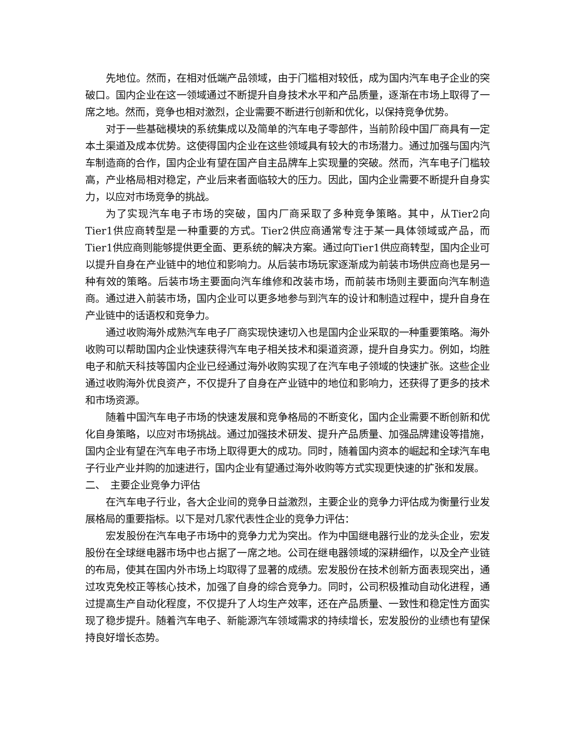先地位。然而，在相对低端产品领域，由于门槛相对较低，成为国内汽车电子企业的突破口。国内企业在这一领域通过不断提升自身技术水平和产品质量，逐渐在市场上取得了一席之地。然而，竞争也相对激烈，企业需要不断进行创新和优化，以保持竞争优势。
对于一些基础模块的系统集成以及简单的汽车电子零部件，当前阶段中国厂商具有一定本土渠道及成本优势。这使得国内企业在这些领域具有较大的市场潜力。通过加强与国内汽车制造商的合作，国内企业有望在国产自主品牌车上实现量的突破。然而，汽车电子门槛较高，产业格局相对稳定，产业后来者面临较大的压力。因此，国内企业需要不断提升自身实力，以应对市场竞争的挑战。
为了实现汽车电子市场的突破，国内厂商采取了多种竞争策略。其中，从Tier2向Tier1供应商转型是一种重要的方式。Tier2供应商通常专注于某一具体领域或产品，而Tier1供应商则能够提供更全面、更系统的解决方案。通过向Tier1供应商转型，国内企业可以提升自身在产业链中的地位和影响力。从后装市场玩家逐渐成为前装市场供应商也是另一种有效的策略。后装市场主要面向汽车维修和改装市场，而前装市场则主要面向汽车制造商。通过进入前装市场，国内企业可以更多地参与到汽车的设计和制造过程中，提升自身在产业链中的话语权和竞争力。
通过收购海外成熟汽车电子厂商实现快速切入也是国内企业采取的一种重要策略。海外收购可以帮助国内企业快速获得汽车电子相关技术和渠道资源，提升自身实力。例如，均胜电子和航天科技等国内企业已经通过海外收购实现了在汽车电子领域的快速扩张。这些企业通过收购海外优良资产，不仅提升了自身在产业链中的地位和影响力，还获得了更多的技术和市场资源。
随着中国汽车电子市场的快速发展和竞争格局的不断变化，国内企业需要不断创新和优化自身策略，以应对市场挑战。通过加强技术研发、提升产品质量、加强品牌建设等措施，国内企业有望在汽车电子市场上取得更大的成功。同时，随着国内资本的崛起和全球汽车电子行业产业并购的加速进行，国内企业有望通过海外收购等方式实现更快速的扩张和发展。
二、　主要企业竞争力评估
在汽车电子行业，各大企业间的竞争日益激烈，主要企业的竞争力评估成为衡量行业发展格局的重要指标。以下是对几家代表性企业的竞争力评估：
宏发股份在汽车电子市场中的竞争力尤为突出。作为中国继电器行业的龙头企业，宏发股份在全球继电器市场中也占据了一席之地。公司在继电器领域的深耕细作，以及全产业链的布局，使其在国内外市场上均取得了显著的成绩。宏发股份在技术创新方面表现突出，通过攻克免校正等核心技术，加强了自身的综合竞争力。同时，公司积极推动自动化进程，通过提高生产自动化程度，不仅提升了人均生产效率，还在产品质量、一致性和稳定性方面实现了稳步提升。随着汽车电子、新能源汽车领域需求的持续增长，宏发股份的业绩也有望保持良好增长态势。